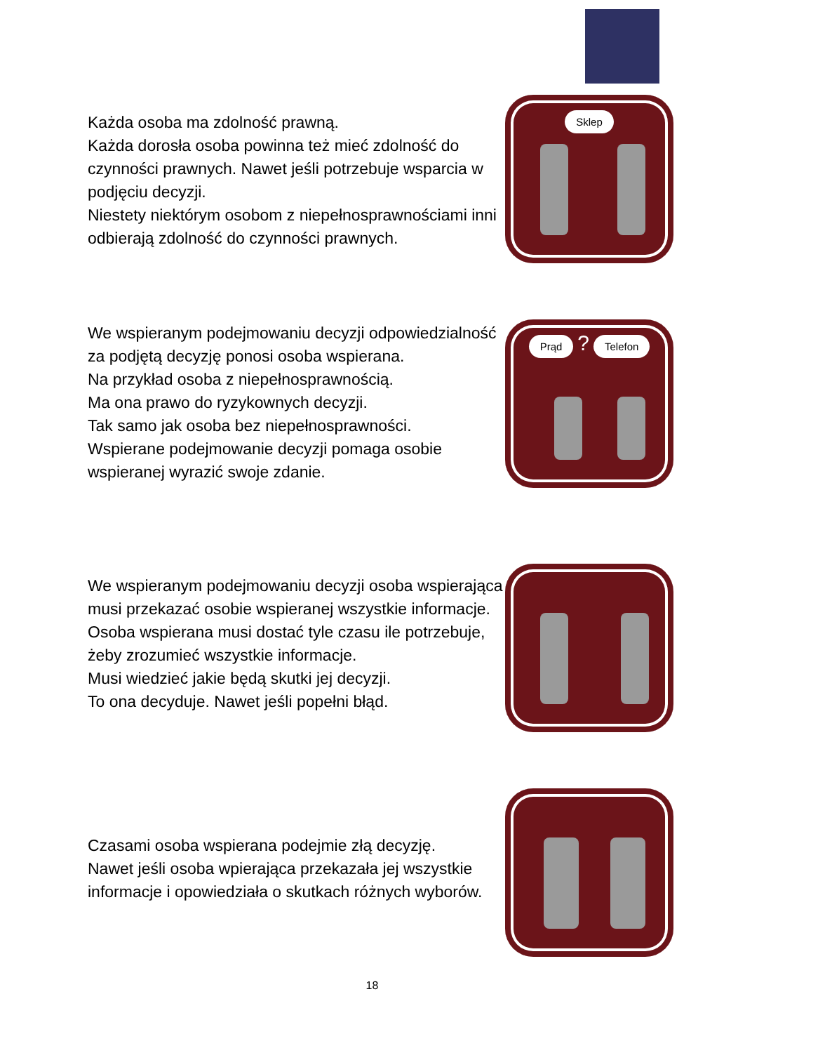Każda osoba ma zdolność prawną.
Każda dorosła osoba powinna też mieć zdolność do czynności prawnych. Nawet jeśli potrzebuje wsparcia w podjęciu decyzji.
Niestety niektórym osobom z niepełnosprawnościami inni odbierają zdolność do czynności prawnych.
Sklep
We wspieranym podejmowaniu decyzji odpowiedzialność za podjętą decyzję ponosi osoba wspierana.
Na przykład osoba z niepełnosprawnością.
Ma ona prawo do ryzykownych decyzji.
Tak samo jak osoba bez niepełnosprawności.
Wspierane podejmowanie decyzji pomaga osobie wspieranej wyrazić swoje zdanie.
Prąd? Telefon
We wspieranym podejmowaniu decyzji osoba wspierająca musi przekazać osobie wspieranej wszystkie informacje.
Osoba wspierana musi dostać tyle czasu ile potrzebuje, żeby zrozumieć wszystkie informacje.
Musi wiedzieć jakie będą skutki jej decyzji.
To ona decyduje. Nawet jeśli popełni błąd.
Czasami osoba wspierana podejmie złą decyzję.
Nawet jeśli osoba wpierająca przekazała jej wszystkie informacje i opowiedziała o skutkach różnych wyborów.
18